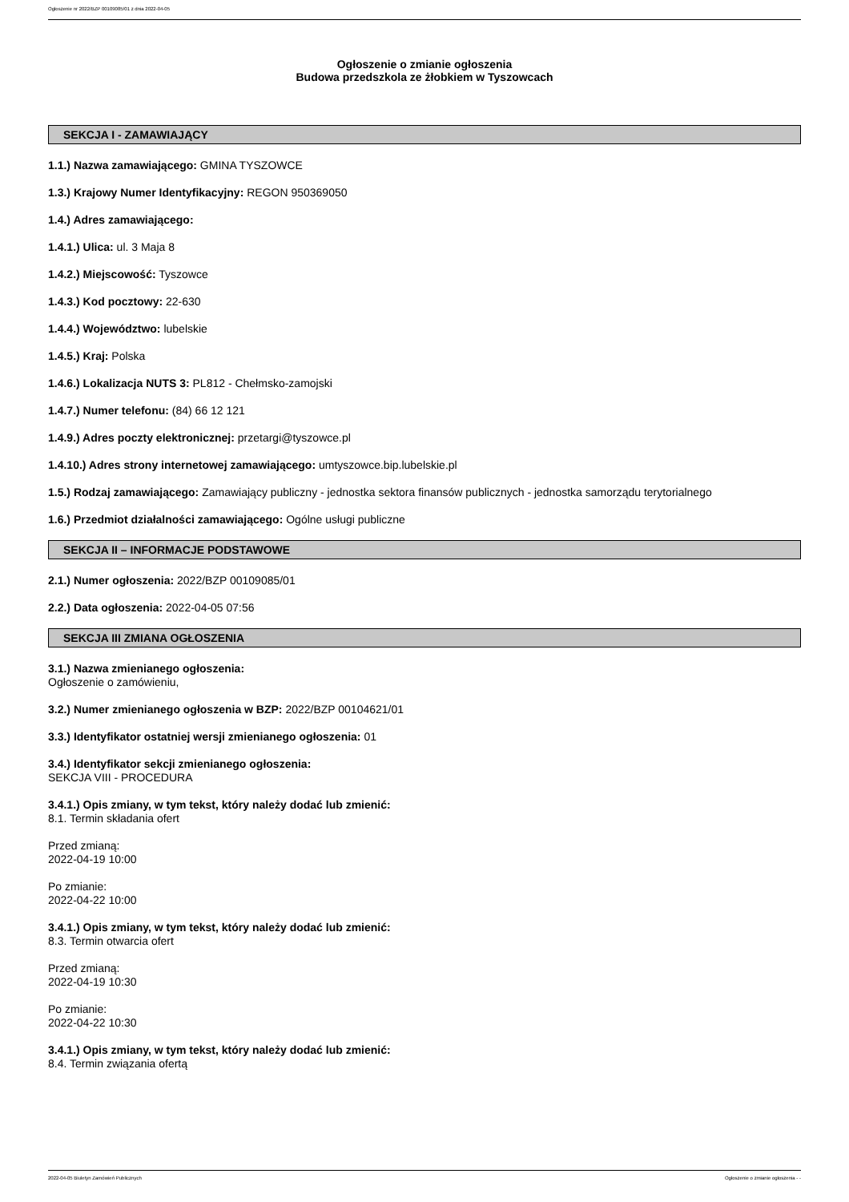Ogłoszenie nr 2022/BZP 00109085/01 z dnia 2022-04-05
Ogłoszenie o zmianie ogłoszenia
Budowa przedszkola ze żłobkiem w Tyszowcach
SEKCJA I - ZAMAWIAJĄCY
1.1.) Nazwa zamawiającego: GMINA TYSZOWCE
1.3.) Krajowy Numer Identyfikacyjny: REGON 950369050
1.4.) Adres zamawiającego:
1.4.1.) Ulica: ul. 3 Maja 8
1.4.2.) Miejscowość: Tyszowce
1.4.3.) Kod pocztowy: 22-630
1.4.4.) Województwo: lubelskie
1.4.5.) Kraj: Polska
1.4.6.) Lokalizacja NUTS 3: PL812 - Chełmsko-zamojski
1.4.7.) Numer telefonu: (84) 66 12 121
1.4.9.) Adres poczty elektronicznej: przetargi@tyszowce.pl
1.4.10.) Adres strony internetowej zamawiającego: umtyszowce.bip.lubelskie.pl
1.5.) Rodzaj zamawiającego: Zamawiający publiczny - jednostka sektora finansów publicznych - jednostka samorządu terytorialnego
1.6.) Przedmiot działalności zamawiającego: Ogólne usługi publiczne
SEKCJA II – INFORMACJE PODSTAWOWE
2.1.) Numer ogłoszenia: 2022/BZP 00109085/01
2.2.) Data ogłoszenia: 2022-04-05 07:56
SEKCJA III ZMIANA OGŁOSZENIA
3.1.) Nazwa zmienianego ogłoszenia:
Ogłoszenie o zamówieniu,
3.2.) Numer zmienianego ogłoszenia w BZP: 2022/BZP 00104621/01
3.3.) Identyfikator ostatniej wersji zmienianego ogłoszenia: 01
3.4.) Identyfikator sekcji zmienianego ogłoszenia:
SEKCJA VIII - PROCEDURA
3.4.1.) Opis zmiany, w tym tekst, który należy dodać lub zmienić:
8.1. Termin składania ofert
Przed zmianą:
2022-04-19 10:00
Po zmianie:
2022-04-22 10:00
3.4.1.) Opis zmiany, w tym tekst, który należy dodać lub zmienić:
8.3. Termin otwarcia ofert
Przed zmianą:
2022-04-19 10:30
Po zmianie:
2022-04-22 10:30
3.4.1.) Opis zmiany, w tym tekst, który należy dodać lub zmienić:
8.4. Termin związania ofertą
2022-04-05 Biuletyn Zamówień Publicznych Ogłoszenie o zmianie ogłoszenia - -